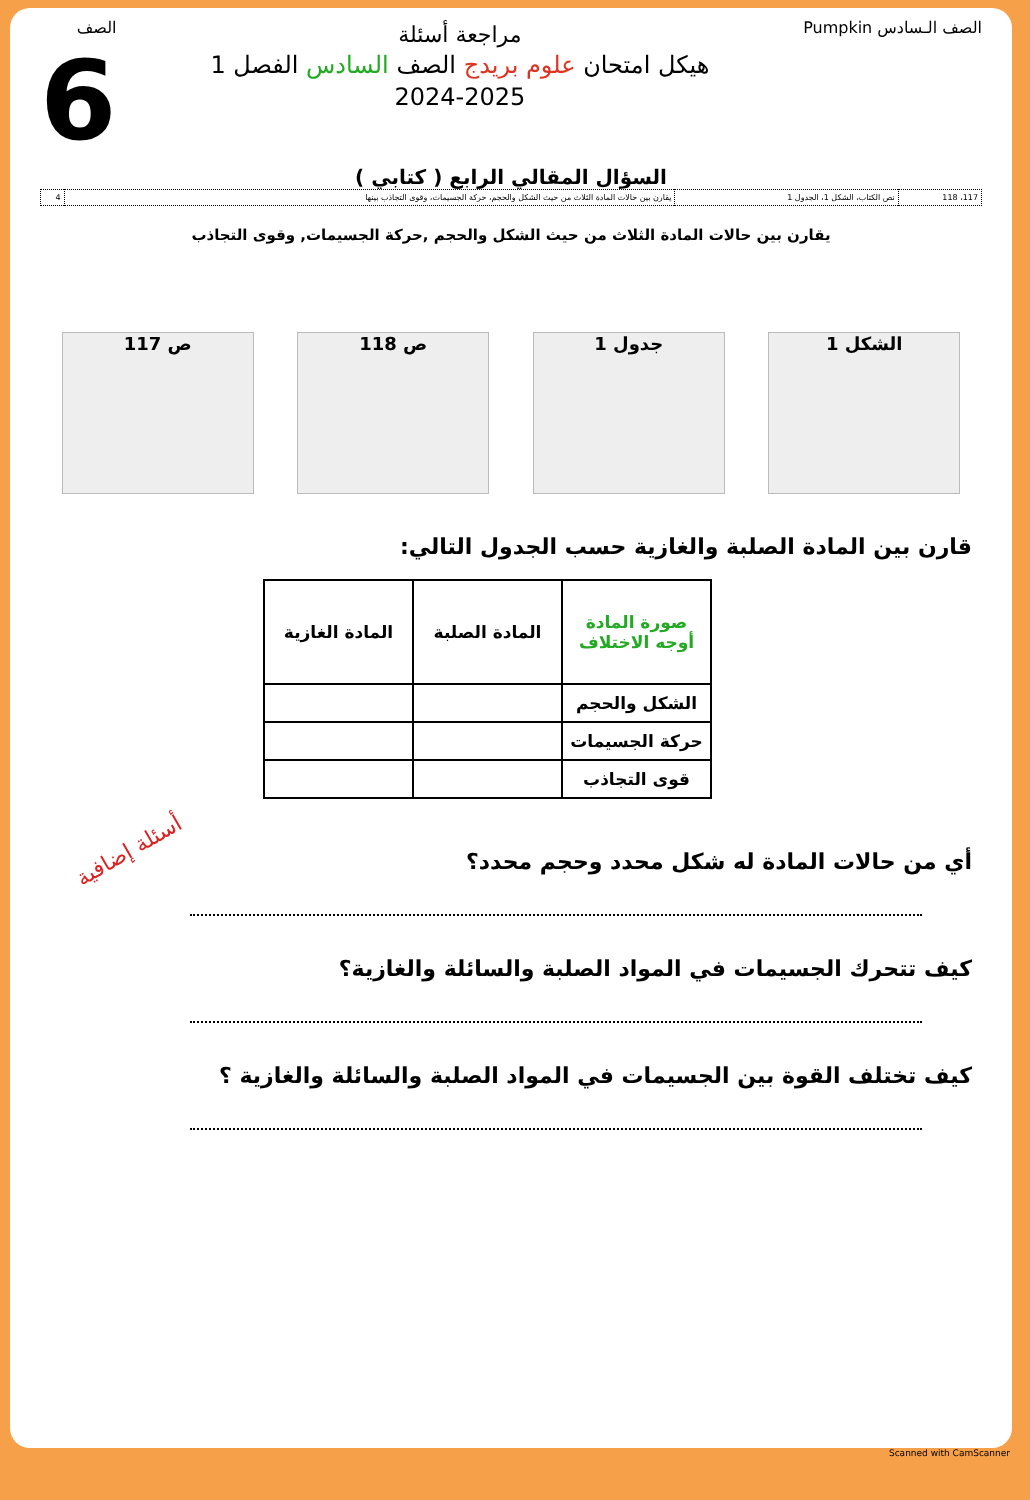الصف الـسادس Pumpkin
مراجعة أسئلة
هيكل امتحان علوم بريدج الصف السادس الفصل 1
2024-2025
الصف
6
السؤال المقالي الرابع ( كتابي )
| 117، 118 | نص الكتاب، الشكل 1، الجدول 1 | يقارن بين حالات المادة الثلاث من حيث الشكل والحجم، حركة الجسيمات، وقوى التجاذب بينها | 4 |
يقارن بين حالات المادة الثلاث من حيث الشكل والحجم ,حركة الجسيمات, وقوى التجاذب
الشكل 1
جدول 1
ص 118
ص 117
قارن بين المادة الصلبة والغازية حسب الجدول التالي:
| صورة المادة أوجه الاختلاف | المادة الصلبة | المادة الغازية |
| --- | --- | --- |
| الشكل والحجم | | |
| حركة الجسيمات | | |
| قوى التجاذب | | |
أسئلة إضافية
أي من حالات المادة له شكل محدد وحجم محدد؟
كيف تتحرك الجسيمات في المواد الصلبة والسائلة والغازية؟
كيف تختلف القوة بين الجسيمات في المواد الصلبة والسائلة والغازية ؟
Scanned with CamScanner